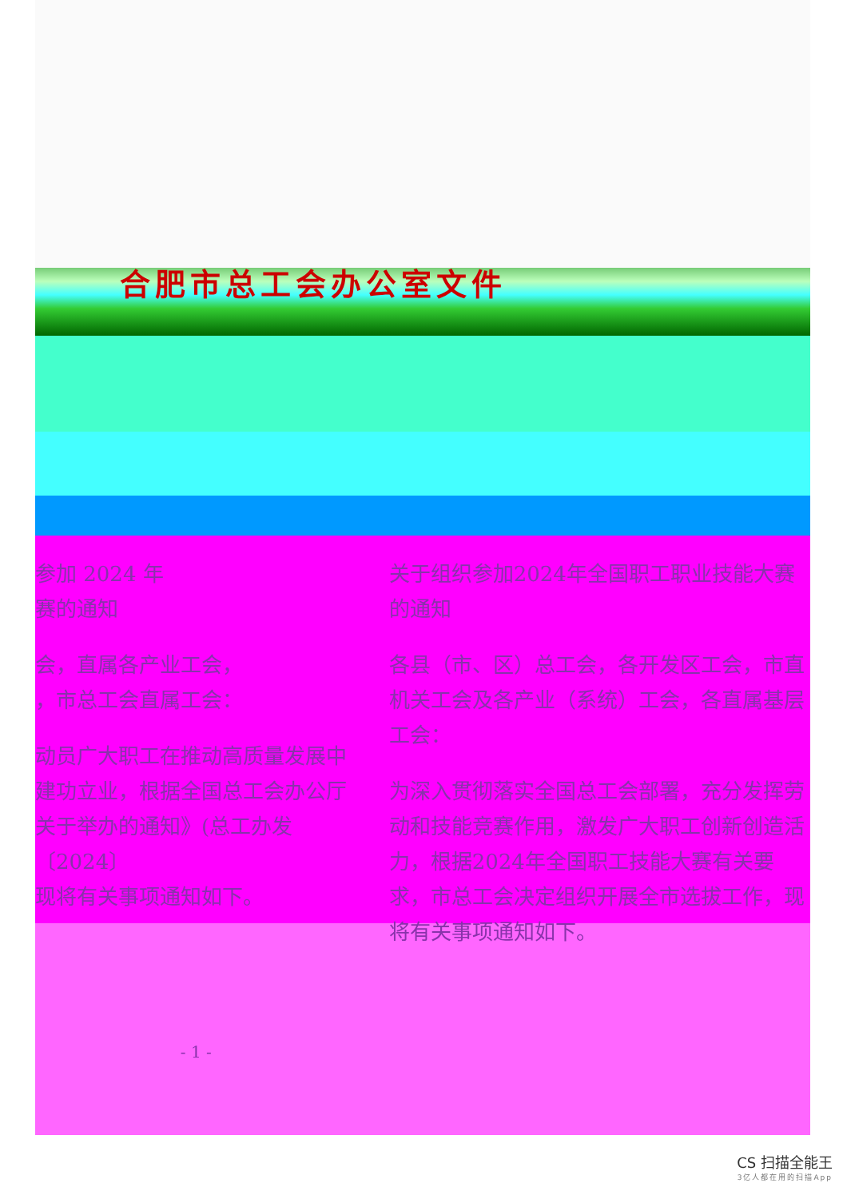合肥市总工会办公室文件
参加 2024 年
赛的通知
会，直属各产业工会，
，市总工会直属工会：
动员广大职工在推动高质量发展中建功立业，根据全国总工会办公厅关于举办的通知》(总工办发〔2024〕
现将有关事项通知如下。
- 1 -
关于组织参加2024年全国职工职业技能大赛的通知
各县（市、区）总工会，各开发区工会，市直机关工会及各产业（系统）工会，各直属基层工会：
为深入贯彻落实全国总工会部署，充分发挥劳动和技能竞赛作用，激发广大职工创新创造活力，根据2024年全国职工技能大赛有关要求，市总工会决定组织开展全市选拔工作，现将有关事项通知如下。
CS 扫描全能王
3亿人都在用的扫描App